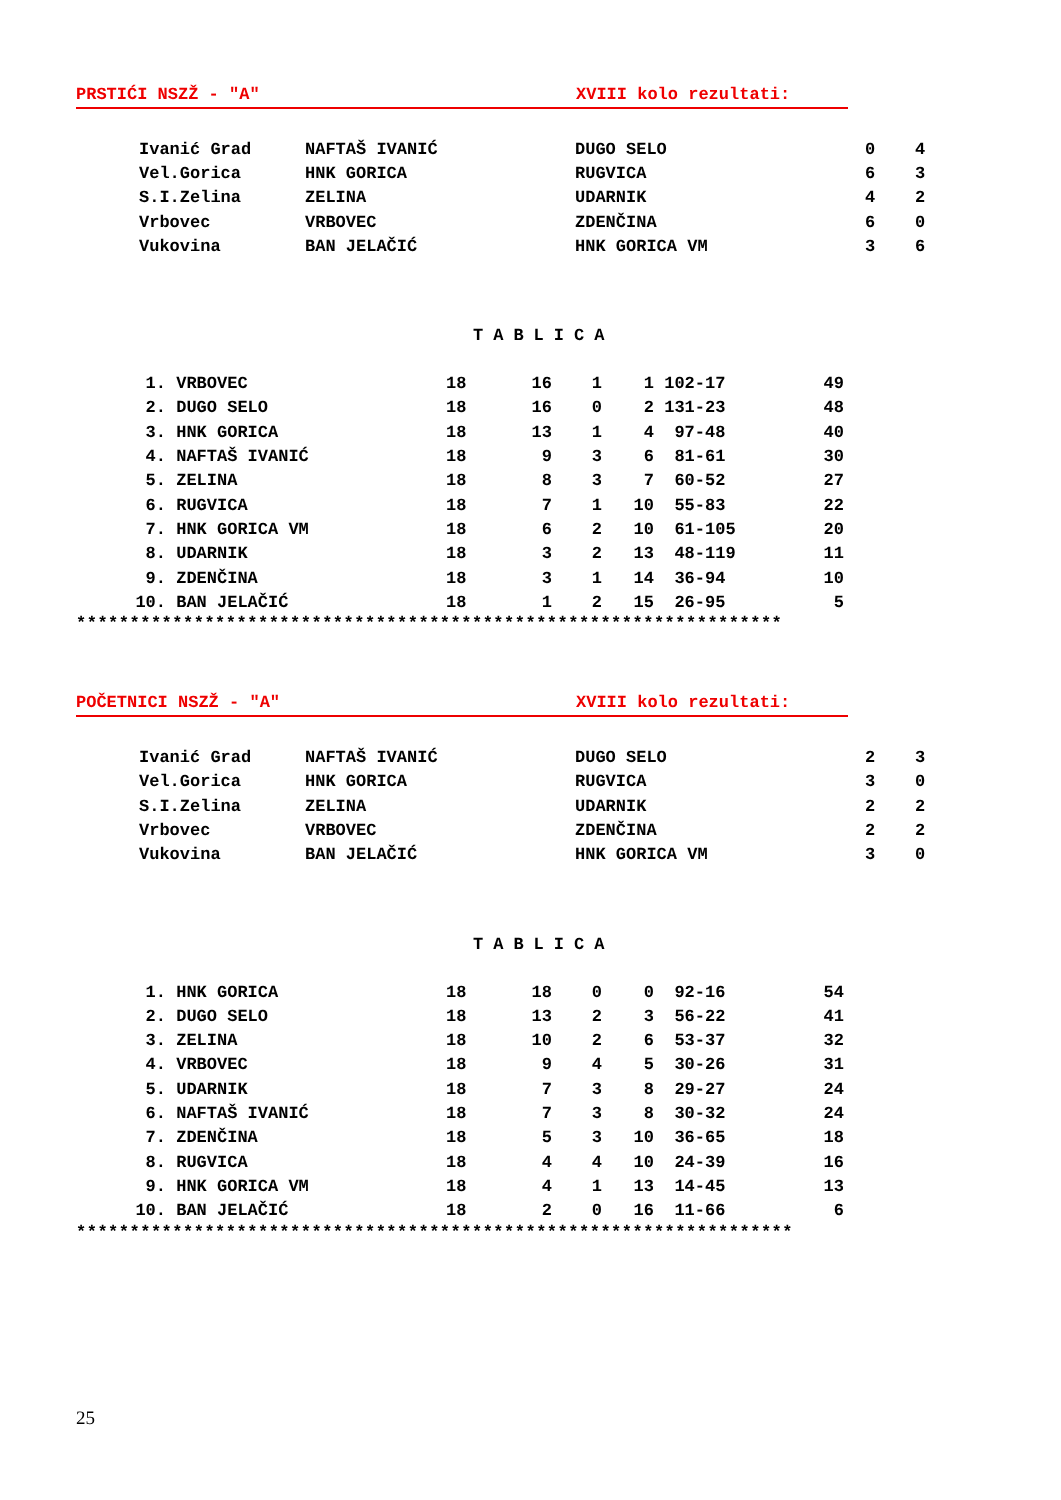PRSTIĆI NSZŽ - "A" XVIII kolo rezultati:
| Ivanić Grad | NAFTAŠ IVANIĆ | DUGO SELO | 0 | 4 |
| Vel.Gorica | HNK GORICA | RUGVICA | 6 | 3 |
| S.I.Zelina | ZELINA | UDARNIK | 4 | 2 |
| Vrbovec | VRBOVEC | ZDENČINA | 6 | 0 |
| Vukovina | BAN JELAČIĆ | HNK GORICA VM | 3 | 6 |
TABLICA
| 1. | VRBOVEC | 18 | 16 | 1 | 1 | 102-17 | 49 |
| 2. | DUGO SELO | 18 | 16 | 0 | 2 | 131-23 | 48 |
| 3. | HNK GORICA | 18 | 13 | 1 | 4 | 97-48 | 40 |
| 4. | NAFTAŠ IVANIĆ | 18 | 9 | 3 | 6 | 81-61 | 30 |
| 5. | ZELINA | 18 | 8 | 3 | 7 | 60-52 | 27 |
| 6. | RUGVICA | 18 | 7 | 1 | 10 | 55-83 | 22 |
| 7. | HNK GORICA VM | 18 | 6 | 2 | 10 | 61-105 | 20 |
| 8. | UDARNIK | 18 | 3 | 2 | 13 | 48-119 | 11 |
| 9. | ZDENČINA | 18 | 3 | 1 | 14 | 36-94 | 10 |
| 10. | BAN JELAČIĆ | 18 | 1 | 2 | 15 | 26-95 | 5 |
******************************************************************
POČETNICI NSZŽ - "A" XVIII kolo rezultati:
| Ivanić Grad | NAFTAŠ IVANIĆ | DUGO SELO | 2 | 3 |
| Vel.Gorica | HNK GORICA | RUGVICA | 3 | 0 |
| S.I.Zelina | ZELINA | UDARNIK | 2 | 2 |
| Vrbovec | VRBOVEC | ZDENČINA | 2 | 2 |
| Vukovina | BAN JELAČIĆ | HNK GORICA VM | 3 | 0 |
TABLICA
| 1. | HNK GORICA | 18 | 18 | 0 | 0 | 92-16 | 54 |
| 2. | DUGO SELO | 18 | 13 | 2 | 3 | 56-22 | 41 |
| 3. | ZELINA | 18 | 10 | 2 | 6 | 53-37 | 32 |
| 4. | VRBOVEC | 18 | 9 | 4 | 5 | 30-26 | 31 |
| 5. | UDARNIK | 18 | 7 | 3 | 8 | 29-27 | 24 |
| 6. | NAFTAŠ IVANIĆ | 18 | 7 | 3 | 8 | 30-32 | 24 |
| 7. | ZDENČINA | 18 | 5 | 3 | 10 | 36-65 | 18 |
| 8. | RUGVICA | 18 | 4 | 4 | 10 | 24-39 | 16 |
| 9. | HNK GORICA VM | 18 | 4 | 1 | 13 | 14-45 | 13 |
| 10. | BAN JELAČIĆ | 18 | 2 | 0 | 16 | 11-66 | 6 |
*******************************************************************
25